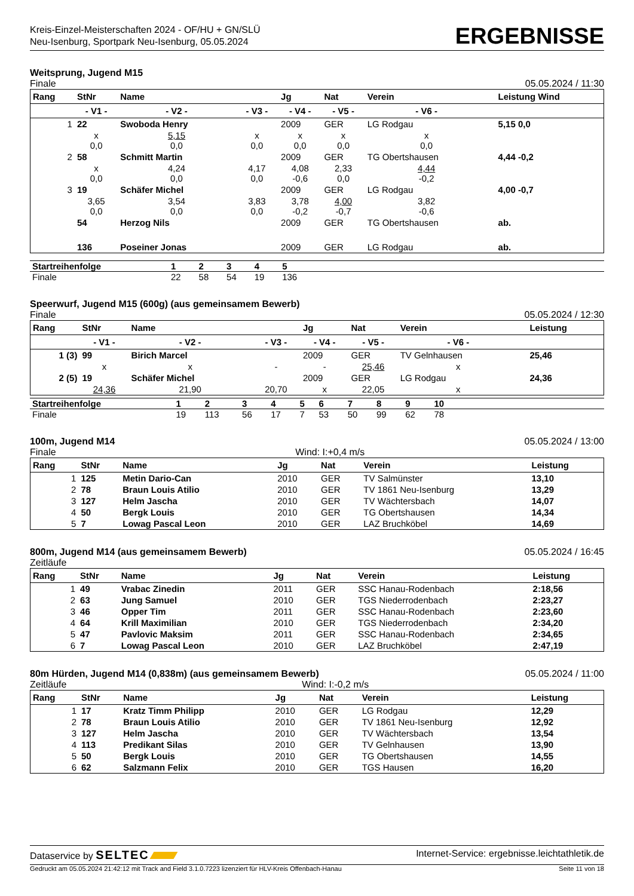Kreis-Einzel-Meisterschaften 2024 - OF/HU + GN/SLÜ
Neu-Isenburg, Sportpark Neu-Isenburg, 05.05.2024
ERGEBNISSE
Weitsprung, Jugend M15
Finale 05.05.2024 / 11:30
| Rang | StNr | Name | | Jg | Nat | Verein | | Leistung Wind |
| --- | --- | --- | --- | --- | --- | --- | --- | --- |
| | - V1 - | - V2 - | - V3 - | - V4 - | - V5 - | - V6 - | | |
| 1 | 22 | Swoboda Henry | | 2009 | GER | LG Rodgau | | 5,15 0,0 |
| | x 0,0 | 5,15 0,0 | x 0,0 | x 0,0 | x 0,0 | x 0,0 | | |
| 2 | 58 | Schmitt Martin | | 2009 | GER | TG Obertshausen | | 4,44 -0,2 |
| | x 0,0 | 4,24 0,0 | 4,17 0,0 | 4,08 -0,6 | 2,33 0,0 | 4,44 -0,2 | | |
| 3 | 19 | Schäfer Michel | | 2009 | GER | LG Rodgau | | 4,00 -0,7 |
| | 3,65 0,0 | 3,54 0,0 | 3,83 0,0 | 3,78 -0,2 | 4,00 -0,7 | 3,82 -0,6 | | |
| | 54 | Herzog Nils | | 2009 | GER | TG Obertshausen | | ab. |
| | 136 | Poseiner Jonas | | 2009 | GER | LG Rodgau | | ab. |
| Startreihenfolge | 1 | 2 | 3 | 4 | 5 | |
| Finale | 22 | 58 | 54 | 19 | 136 | |
Speerwurf, Jugend M15 (600g) (aus gemeinsamem Bewerb)
Finale 05.05.2024 / 12:30
| Rang | StNr | Name | | Jg | Nat | Verein | | Leistung |
| --- | --- | --- | --- | --- | --- | --- | --- | --- |
| | - V1 - | - V2 - | - V3 - | - V4 - | - V5 - | - V6 - | | |
| 1 (3) | 99 | Birich Marcel | | 2009 | GER | TV Gelnhausen | | 25,46 |
| | x | x | - | - | 25,46 | x | | |
| 2 (5) | 19 | Schäfer Michel | | 2009 | GER | LG Rodgau | | 24,36 |
| | 24,36 | 21,90 | 20,70 | x | 22,05 | x | | |
| Startreihenfolge | 1 | 2 | 3 | 4 | 5 | 6 | 7 | 8 | 9 | 10 | |
| Finale | 19 | 113 | 56 | 17 | 7 | 53 | 50 | 99 | 62 | 78 | |
100m, Jugend M14 05.05.2024 / 13:00
Finale Wind: I:+0,4 m/s
| Rang | StNr | Name | Jg | Nat | Verein | Leistung |
| --- | --- | --- | --- | --- | --- | --- |
| 1 | 125 | Metin Dario-Can | 2010 | GER | TV Salmünster | 13,10 |
| 2 | 78 | Braun Louis Atilio | 2010 | GER | TV 1861 Neu-Isenburg | 13,29 |
| 3 | 127 | Helm Jascha | 2010 | GER | TV Wächtersbach | 14,07 |
| 4 | 50 | Bergk Louis | 2010 | GER | TG Obertshausen | 14,34 |
| 5 | 7 | Lowag Pascal Leon | 2010 | GER | LAZ Bruchköbel | 14,69 |
800m, Jugend M14 (aus gemeinsamem Bewerb) 05.05.2024 / 16:45
Zeitläufe
| Rang | StNr | Name | Jg | Nat | Verein | Leistung |
| --- | --- | --- | --- | --- | --- | --- |
| 1 | 49 | Vrabac Zinedin | 2011 | GER | SSC Hanau-Rodenbach | 2:18,56 |
| 2 | 63 | Jung Samuel | 2010 | GER | TGS Niederrodenbach | 2:23,27 |
| 3 | 46 | Opper Tim | 2011 | GER | SSC Hanau-Rodenbach | 2:23,60 |
| 4 | 64 | Krill Maximilian | 2010 | GER | TGS Niederrodenbach | 2:34,20 |
| 5 | 47 | Pavlovic Maksim | 2011 | GER | SSC Hanau-Rodenbach | 2:34,65 |
| 6 | 7 | Lowag Pascal Leon | 2010 | GER | LAZ Bruchköbel | 2:47,19 |
80m Hürden, Jugend M14 (0,838m) (aus gemeinsamem Bewerb) 05.05.2024 / 11:00
Zeitläufe Wind: I:-0,2 m/s
| Rang | StNr | Name | Jg | Nat | Verein | Leistung |
| --- | --- | --- | --- | --- | --- | --- |
| 1 | 17 | Kratz Timm Philipp | 2010 | GER | LG Rodgau | 12,29 |
| 2 | 78 | Braun Louis Atilio | 2010 | GER | TV 1861 Neu-Isenburg | 12,92 |
| 3 | 127 | Helm Jascha | 2010 | GER | TV Wächtersbach | 13,54 |
| 4 | 113 | Predikant Silas | 2010 | GER | TV Gelnhausen | 13,90 |
| 5 | 50 | Bergk Louis | 2010 | GER | TG Obertshausen | 14,55 |
| 6 | 62 | Salzmann Felix | 2010 | GER | TGS Hausen | 16,20 |
Dataservice by SELTEC Internet-Service: ergebnisse.leichtathletik.de
Gedruckt am 05.05.2024 21:42:12 mit Track and Field 3.1.0.7223 lizenziert für HLV-Kreis Offenbach-Hanau Seite 11 von 18